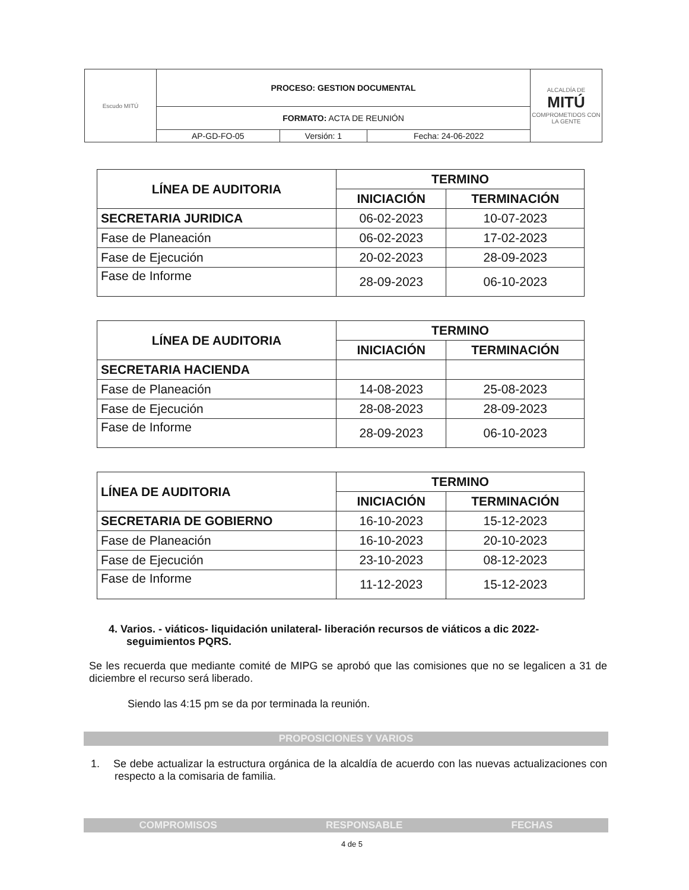| Escudo MITÚ | PROCESO: GESTION DOCUMENTAL | | | ALCALDÍA DE MITÚ COMPROMETIDOS CON LA GENTE |
| | FORMATO: ACTA DE REUNIÓN | | | |
| | AP-GD-FO-05 | Versión: 1 | Fecha: 24-06-2022 | |
| LÍNEA DE AUDITORIA | TERMINO | |
| --- | --- | --- |
| | INICIACIÓN | TERMINACIÓN |
| SECRETARIA JURIDICA | 06-02-2023 | 10-07-2023 |
| Fase de Planeación | 06-02-2023 | 17-02-2023 |
| Fase de Ejecución | 20-02-2023 | 28-09-2023 |
| Fase de Informe | 28-09-2023 | 06-10-2023 |
| LÍNEA DE AUDITORIA | TERMINO | |
| --- | --- | --- |
| | INICIACIÓN | TERMINACIÓN |
| SECRETARIA HACIENDA | | |
| Fase de Planeación | 14-08-2023 | 25-08-2023 |
| Fase de Ejecución | 28-08-2023 | 28-09-2023 |
| Fase de Informe | 28-09-2023 | 06-10-2023 |
| LÍNEA DE AUDITORIA | TERMINO | |
| --- | --- | --- |
| | INICIACIÓN | TERMINACIÓN |
| SECRETARIA DE GOBIERNO | 16-10-2023 | 15-12-2023 |
| Fase de Planeación | 16-10-2023 | 20-10-2023 |
| Fase de Ejecución | 23-10-2023 | 08-12-2023 |
| Fase de Informe | 11-12-2023 | 15-12-2023 |
4. Varios. - viáticos- liquidación unilateral- liberación recursos de viáticos a dic 2022- seguimientos PQRS.
Se les recuerda que mediante comité de MIPG se aprobó que las comisiones que no se legalicen a 31 de diciembre el recurso será liberado.
Siendo las 4:15 pm se da por terminada la reunión.
PROPOSICIONES Y VARIOS
1. Se debe actualizar la estructura orgánica de la alcaldía de acuerdo con las nuevas actualizaciones con respecto a la comisaria de familia.
COMPROMISOS RESPONSABLE FECHAS
4 de 5